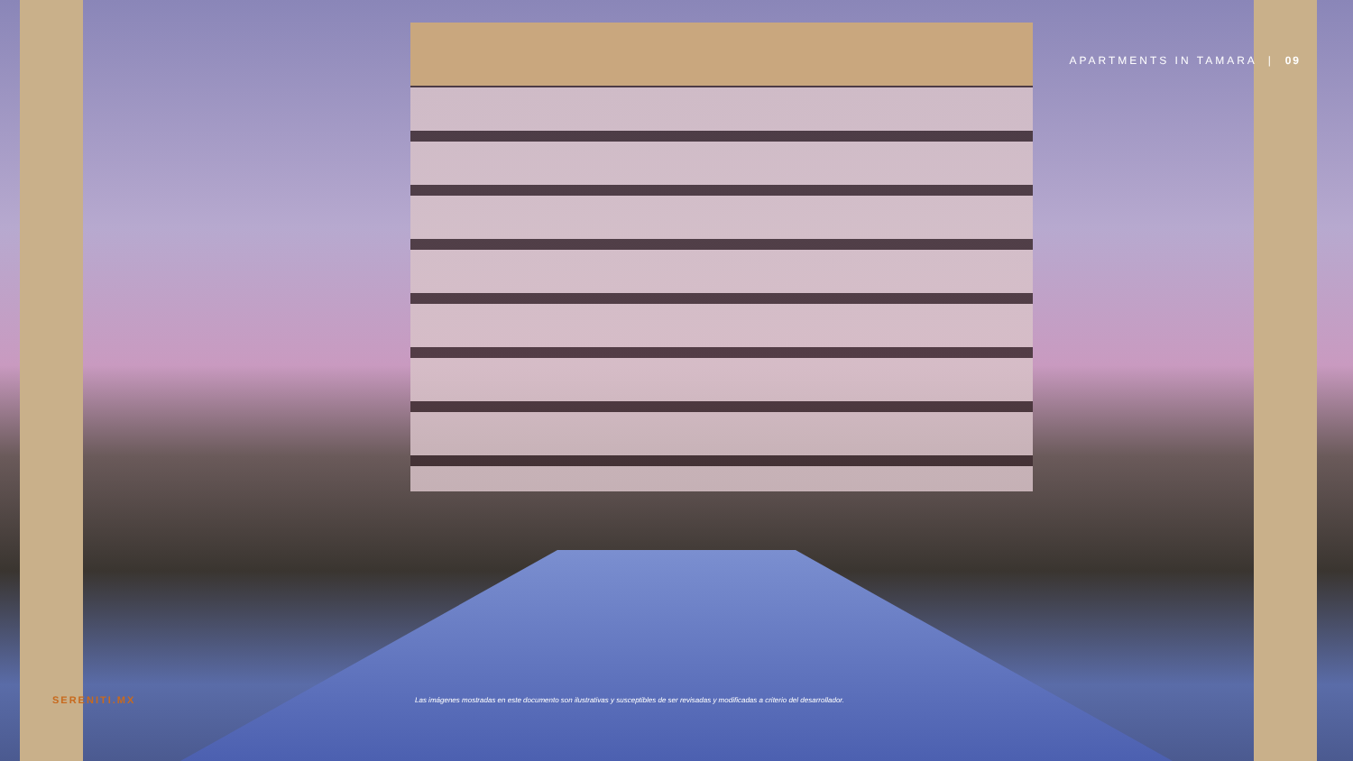APARTMENTS IN TAMARA | 09
SERENITI.MX
Las imágenes mostradas en este documento son ilustrativas y susceptibles de ser revisadas y modificadas a criterio del desarrollador.